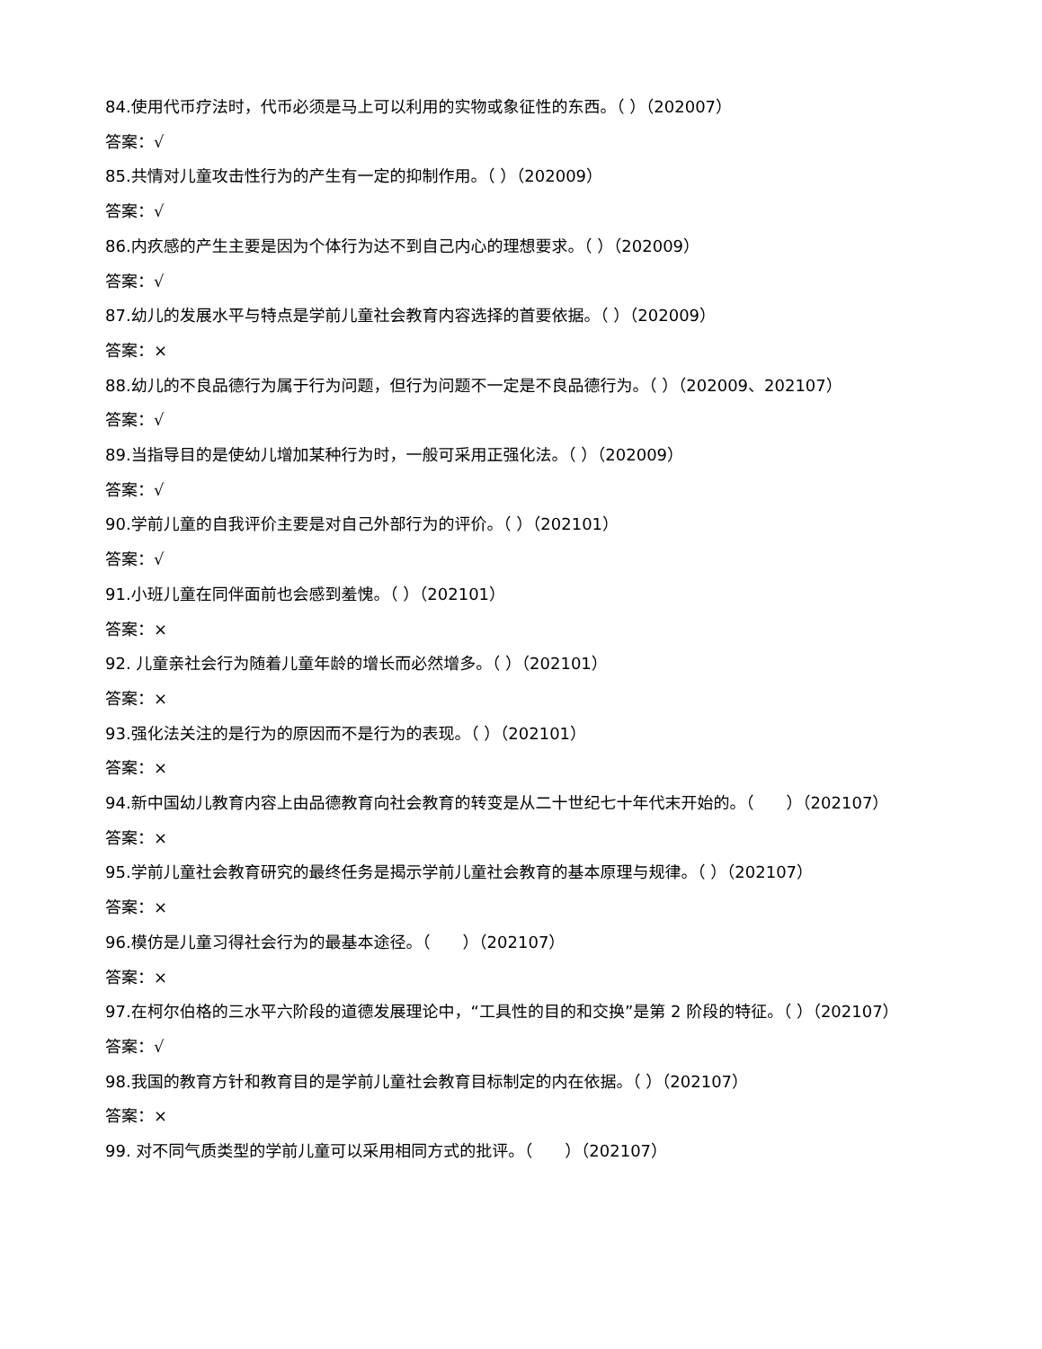84.使用代币疗法时，代币必须是马上可以利用的实物或象征性的东西。（ ）（202007）
答案：√
85.共情对儿童攻击性行为的产生有一定的抑制作用。（ ）（202009）
答案：√
86.内疚感的产生主要是因为个体行为达不到自己内心的理想要求。（ ）（202009）
答案：√
87.幼儿的发展水平与特点是学前儿童社会教育内容选择的首要依据。（ ）（202009）
答案：×
88.幼儿的不良品德行为属于行为问题，但行为问题不一定是不良品德行为。（ ）（202009、202107）
答案：√
89.当指导目的是使幼儿增加某种行为时，一般可采用正强化法。（ ）（202009）
答案：√
90.学前儿童的自我评价主要是对自己外部行为的评价。（ ）（202101）
答案：√
91.小班儿童在同伴面前也会感到羞愧。（ ）（202101）
答案：×
92. 儿童亲社会行为随着儿童年龄的增长而必然增多。（ ）（202101）
答案：×
93.强化法关注的是行为的原因而不是行为的表现。（ ）（202101）
答案：×
94.新中国幼儿教育内容上由品德教育向社会教育的转变是从二十世纪七十年代末开始的。（　　）（202107）
答案：×
95.学前儿童社会教育研究的最终任务是揭示学前儿童社会教育的基本原理与规律。（ ）（202107）
答案：×
96.模仿是儿童习得社会行为的最基本途径。（　　）（202107）
答案：×
97.在柯尔伯格的三水平六阶段的道德发展理论中，“工具性的目的和交换”是第 2 阶段的特征。（ ）（202107）
答案：√
98.我国的教育方针和教育目的是学前儿童社会教育目标制定的内在依据。（ ）（202107）
答案：×
99. 对不同气质类型的学前儿童可以采用相同方式的批评。（　　）（202107）